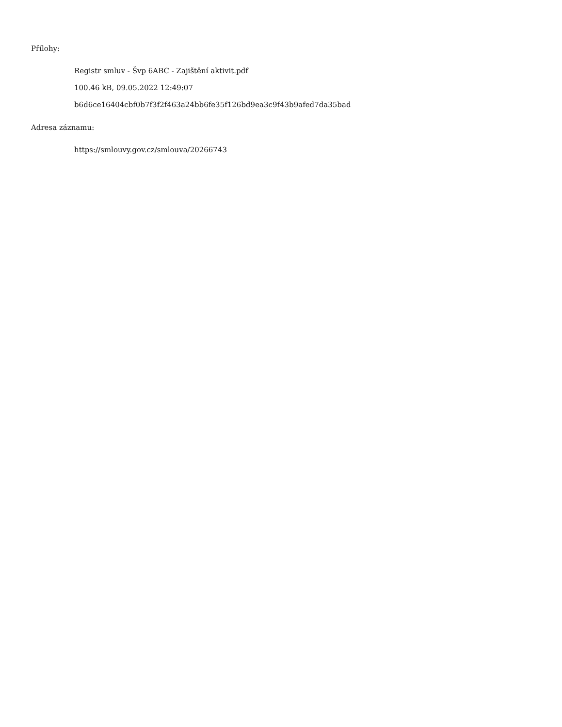Přílohy:
Registr smluv - Švp 6ABC - Zajištění aktivit.pdf
100.46 kB, 09.05.2022 12:49:07
b6d6ce16404cbf0b7f3f2f463a24bb6fe35f126bd9ea3c9f43b9afed7da35bad
Adresa záznamu:
https://smlouvy.gov.cz/smlouva/20266743